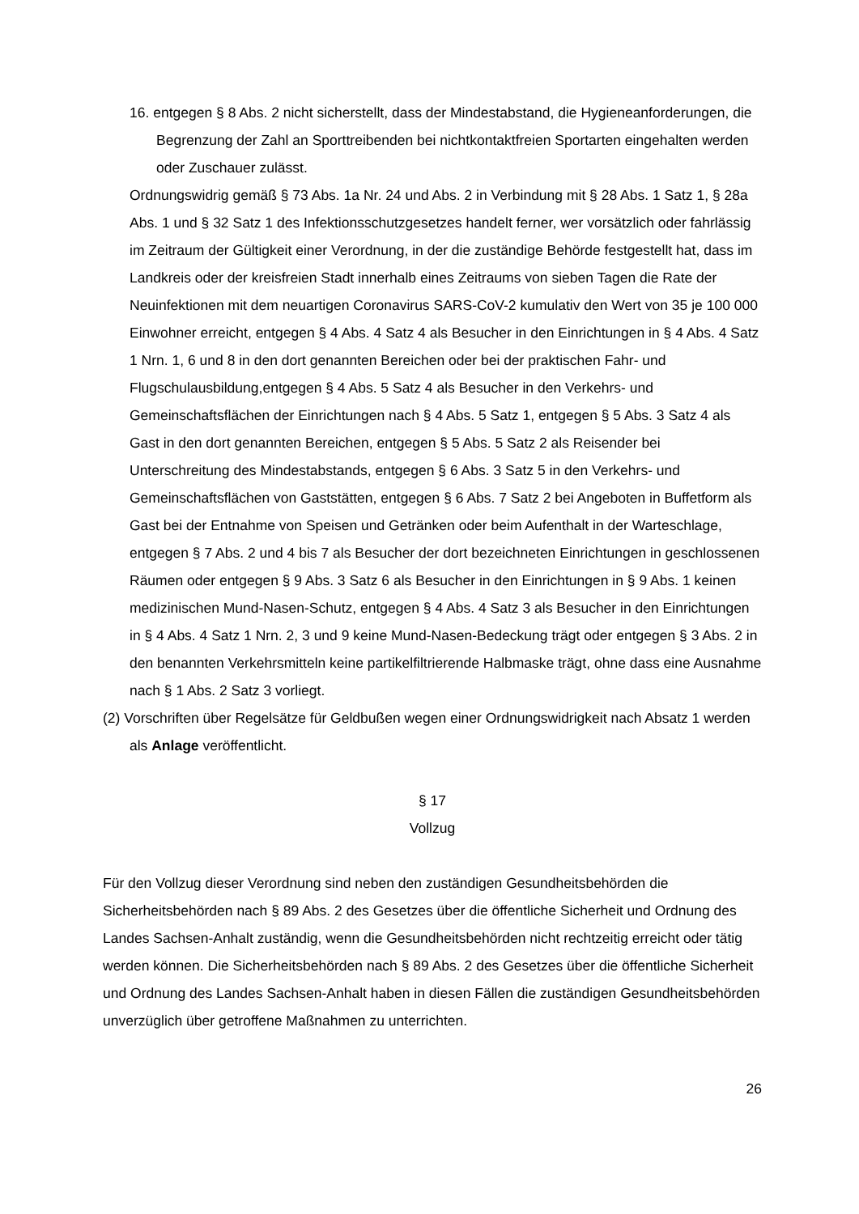16. entgegen § 8 Abs. 2 nicht sicherstellt, dass der Mindestabstand, die Hygieneanforderungen, die Begrenzung der Zahl an Sporttreibenden bei nichtkontaktfreien Sportarten eingehalten werden oder Zuschauer zulässt.
Ordnungswidrig gemäß § 73 Abs. 1a Nr. 24 und Abs. 2 in Verbindung mit § 28 Abs. 1 Satz 1, § 28a Abs. 1 und § 32 Satz 1 des Infektionsschutzgesetzes handelt ferner, wer vorsätzlich oder fahrlässig im Zeitraum der Gültigkeit einer Verordnung, in der die zuständige Behörde festgestellt hat, dass im Landkreis oder der kreisfreien Stadt innerhalb eines Zeitraums von sieben Tagen die Rate der Neuinfektionen mit dem neuartigen Coronavirus SARS-CoV-2 kumulativ den Wert von 35 je 100 000 Einwohner erreicht, entgegen § 4 Abs. 4 Satz 4 als Besucher in den Einrichtungen in § 4 Abs. 4 Satz 1 Nrn. 1, 6 und 8 in den dort genannten Bereichen oder bei der praktischen Fahr- und Flugschulausbildung,entgegen § 4 Abs. 5 Satz 4 als Besucher in den Verkehrs- und Gemeinschaftsflächen der Einrichtungen nach § 4 Abs. 5 Satz 1, entgegen § 5 Abs. 3 Satz 4 als Gast in den dort genannten Bereichen, entgegen § 5 Abs. 5 Satz 2 als Reisender bei Unterschreitung des Mindestabstands, entgegen § 6 Abs. 3 Satz 5 in den Verkehrs- und Gemeinschaftsflächen von Gaststätten, entgegen § 6 Abs. 7 Satz 2 bei Angeboten in Buffetform als Gast bei der Entnahme von Speisen und Getränken oder beim Aufenthalt in der Warteschlage, entgegen § 7 Abs. 2 und 4 bis 7 als Besucher der dort bezeichneten Einrichtungen in geschlossenen Räumen oder entgegen § 9 Abs. 3 Satz 6 als Besucher in den Einrichtungen in § 9 Abs. 1 keinen medizinischen Mund-Nasen-Schutz, entgegen § 4 Abs. 4 Satz 3 als Besucher in den Einrichtungen in § 4 Abs. 4 Satz 1 Nrn. 2, 3 und 9 keine Mund-Nasen-Bedeckung trägt oder entgegen § 3 Abs. 2 in den benannten Verkehrsmitteln keine partikelfiltrierende Halbmaske trägt, ohne dass eine Ausnahme nach § 1 Abs. 2 Satz 3 vorliegt.
(2) Vorschriften über Regelsätze für Geldbußen wegen einer Ordnungswidrigkeit nach Absatz 1 werden als Anlage veröffentlicht.
§ 17
Vollzug
Für den Vollzug dieser Verordnung sind neben den zuständigen Gesundheitsbehörden die Sicherheitsbehörden nach § 89 Abs. 2 des Gesetzes über die öffentliche Sicherheit und Ordnung des Landes Sachsen-Anhalt zuständig, wenn die Gesundheitsbehörden nicht rechtzeitig erreicht oder tätig werden können. Die Sicherheitsbehörden nach § 89 Abs. 2 des Gesetzes über die öffentliche Sicherheit und Ordnung des Landes Sachsen-Anhalt haben in diesen Fällen die zuständigen Gesundheitsbehörden unverzüglich über getroffene Maßnahmen zu unterrichten.
26